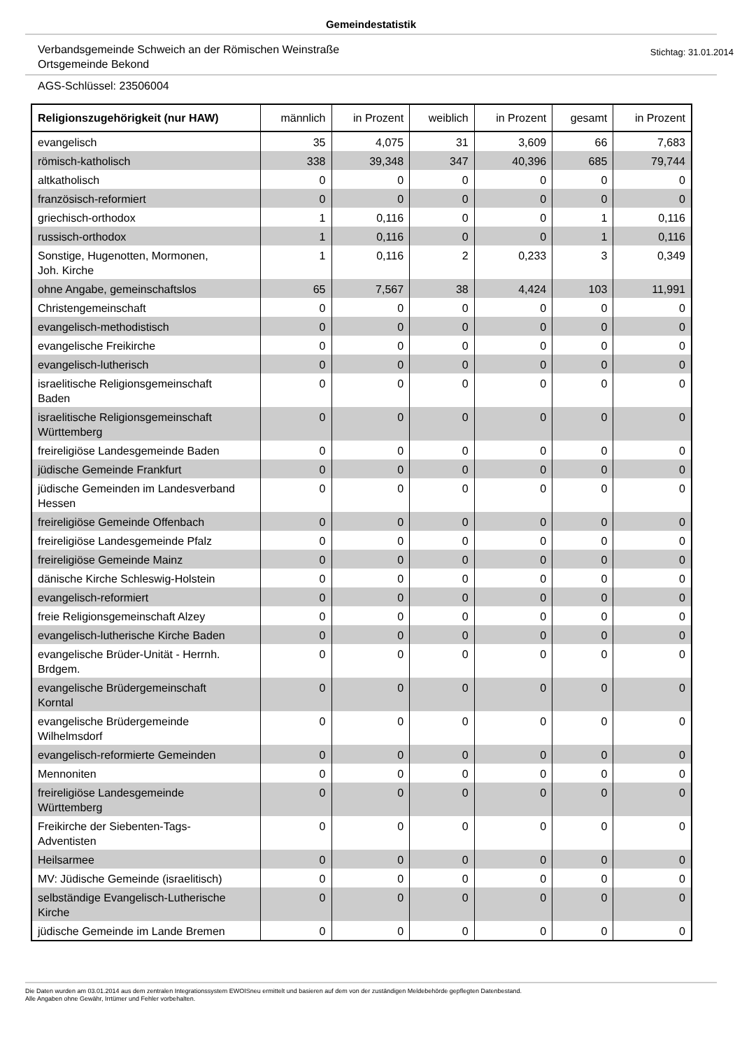Gemeindestatistik
Verbandsgemeinde Schweich an der Römischen Weinstraße
Ortsgemeinde Bekond
Stichtag: 31.01.2014
AGS-Schlüssel: 23506004
| Religionszugehörigkeit (nur HAW) | männlich | in Prozent | weiblich | in Prozent | gesamt | in Prozent |
| --- | --- | --- | --- | --- | --- | --- |
| evangelisch | 35 | 4,075 | 31 | 3,609 | 66 | 7,683 |
| römisch-katholisch | 338 | 39,348 | 347 | 40,396 | 685 | 79,744 |
| altkatholisch | 0 | 0 | 0 | 0 | 0 | 0 |
| französisch-reformiert | 0 | 0 | 0 | 0 | 0 | 0 |
| griechisch-orthodox | 1 | 0,116 | 0 | 0 | 1 | 0,116 |
| russisch-orthodox | 1 | 0,116 | 0 | 0 | 1 | 0,116 |
| Sonstige, Hugenotten, Mormonen, Joh. Kirche | 1 | 0,116 | 2 | 0,233 | 3 | 0,349 |
| ohne Angabe, gemeinschaftslos | 65 | 7,567 | 38 | 4,424 | 103 | 11,991 |
| Christengemeinschaft | 0 | 0 | 0 | 0 | 0 | 0 |
| evangelisch-methodistisch | 0 | 0 | 0 | 0 | 0 | 0 |
| evangelische Freikirche | 0 | 0 | 0 | 0 | 0 | 0 |
| evangelisch-lutherisch | 0 | 0 | 0 | 0 | 0 | 0 |
| israelitische Religionsgemeinschaft Baden | 0 | 0 | 0 | 0 | 0 | 0 |
| israelitische Religionsgemeinschaft Württemberg | 0 | 0 | 0 | 0 | 0 | 0 |
| freireligiöse Landesgemeinde Baden | 0 | 0 | 0 | 0 | 0 | 0 |
| jüdische Gemeinde Frankfurt | 0 | 0 | 0 | 0 | 0 | 0 |
| jüdische Gemeinden im Landesverband Hessen | 0 | 0 | 0 | 0 | 0 | 0 |
| freireligiöse Gemeinde Offenbach | 0 | 0 | 0 | 0 | 0 | 0 |
| freireligiöse Landesgemeinde Pfalz | 0 | 0 | 0 | 0 | 0 | 0 |
| freireligiöse Gemeinde Mainz | 0 | 0 | 0 | 0 | 0 | 0 |
| dänische Kirche Schleswig-Holstein | 0 | 0 | 0 | 0 | 0 | 0 |
| evangelisch-reformiert | 0 | 0 | 0 | 0 | 0 | 0 |
| freie Religionsgemeinschaft Alzey | 0 | 0 | 0 | 0 | 0 | 0 |
| evangelisch-lutherische Kirche Baden | 0 | 0 | 0 | 0 | 0 | 0 |
| evangelische Brüder-Unität - Herrnh. Brdgem. | 0 | 0 | 0 | 0 | 0 | 0 |
| evangelische Brüdergemeinschaft Korntal | 0 | 0 | 0 | 0 | 0 | 0 |
| evangelische Brüdergemeinde Wilhelmsdorf | 0 | 0 | 0 | 0 | 0 | 0 |
| evangelisch-reformierte Gemeinden | 0 | 0 | 0 | 0 | 0 | 0 |
| Mennoniten | 0 | 0 | 0 | 0 | 0 | 0 |
| freireligiöse Landesgemeinde Württemberg | 0 | 0 | 0 | 0 | 0 | 0 |
| Freikirche der Siebenten-Tags- Adventisten | 0 | 0 | 0 | 0 | 0 | 0 |
| Heilsarmee | 0 | 0 | 0 | 0 | 0 | 0 |
| MV: Jüdische Gemeinde (israelitisch) | 0 | 0 | 0 | 0 | 0 | 0 |
| selbständige Evangelisch-Lutherische Kirche | 0 | 0 | 0 | 0 | 0 | 0 |
| jüdische Gemeinde im Lande Bremen | 0 | 0 | 0 | 0 | 0 | 0 |
Die Daten wurden am 03.01.2014 aus dem zentralen Integrationssystem EWOISneu ermittelt und basieren auf dem von der zuständigen Meldebehörde gepflegten Datenbestand.
Alle Angaben ohne Gewähr, Irrtümer und Fehler vorbehalten.